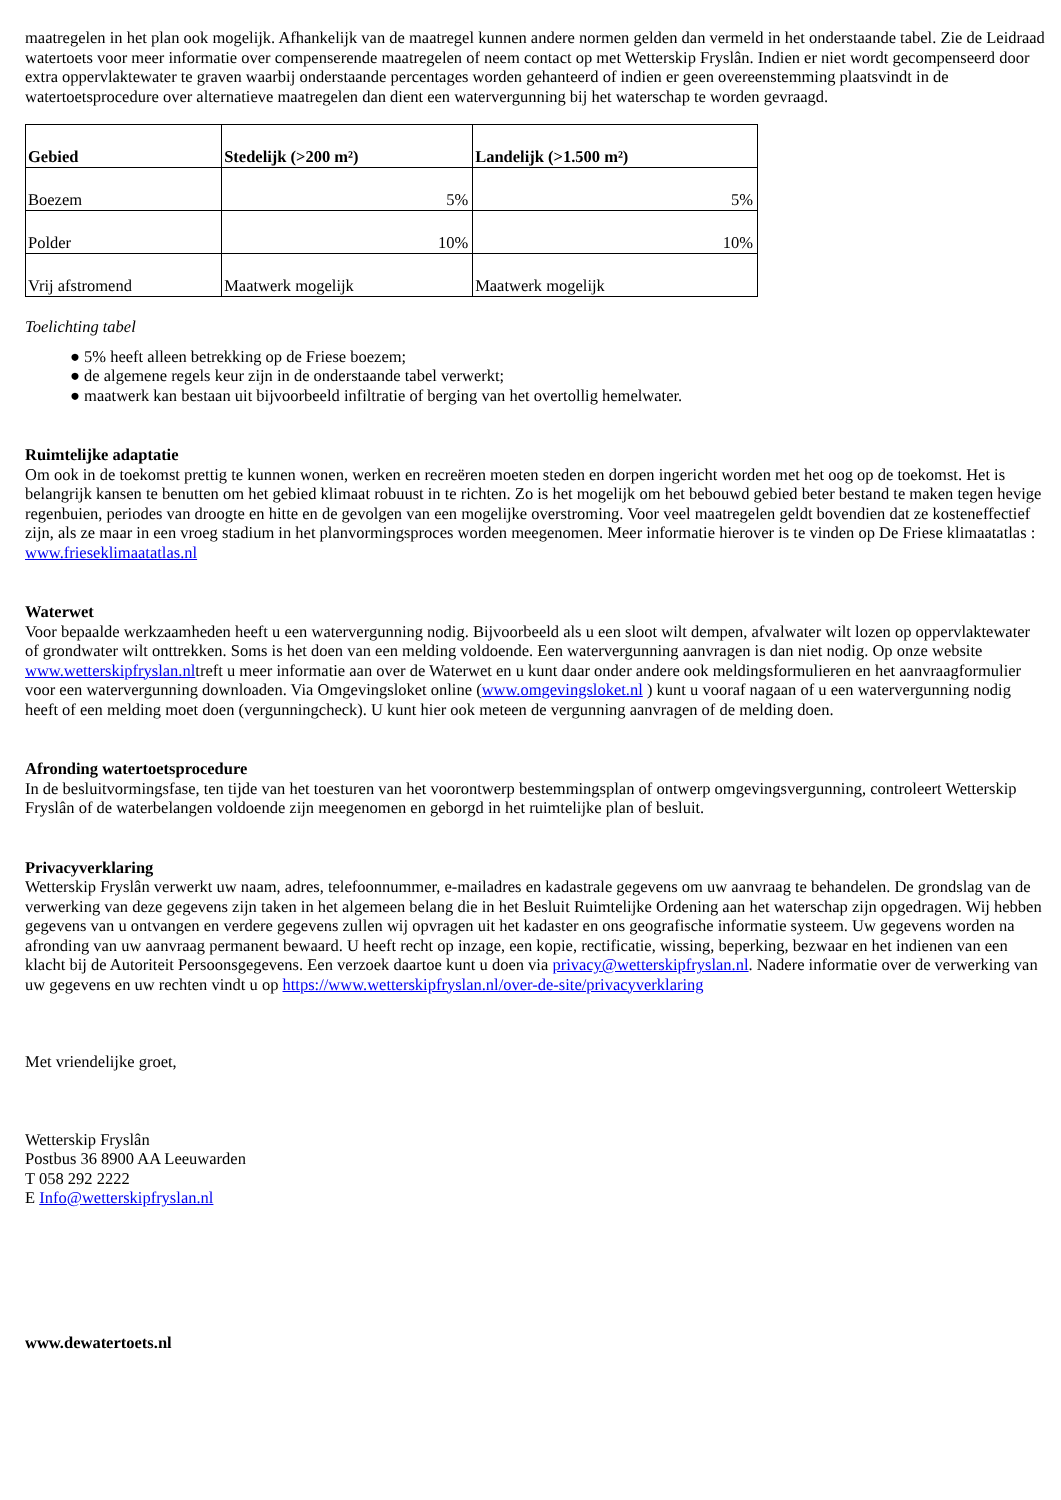maatregelen in het plan ook mogelijk. Afhankelijk van de maatregel kunnen andere normen gelden dan vermeld in het onderstaande tabel. Zie de Leidraad watertoets voor meer informatie over compenserende maatregelen of neem contact op met Wetterskip Fryslân. Indien er niet wordt gecompenseerd door extra oppervlaktewater te graven waarbij onderstaande percentages worden gehanteerd of indien er geen overeenstemming plaatsvindt in de watertoetsprocedure over alternatieve maatregelen dan dient een watervergunning bij het waterschap te worden gevraagd.
| Gebied | Stedelijk (>200 m²) | Landelijk (>1.500 m²) |
| --- | --- | --- |
| Boezem | 5% | 5% |
| Polder | 10% | 10% |
| Vrij afstromend | Maatwerk mogelijk | Maatwerk mogelijk |
Toelichting tabel
● 5% heeft alleen betrekking op de Friese boezem;
● de algemene regels keur zijn in de onderstaande tabel verwerkt;
● maatwerk kan bestaan uit bijvoorbeeld infiltratie of berging van het overtollig hemelwater.
Ruimtelijke adaptatie
Om ook in de toekomst prettig te kunnen wonen, werken en recreëren moeten steden en dorpen ingericht worden met het oog op de toekomst. Het is belangrijk kansen te benutten om het gebied klimaat robuust in te richten. Zo is het mogelijk om het bebouwd gebied beter bestand te maken tegen hevige regenbuien, periodes van droogte en hitte en de gevolgen van een mogelijke overstroming. Voor veel maatregelen geldt bovendien dat ze kosteneffectief zijn, als ze maar in een vroeg stadium in het planvormingsproces worden meegenomen. Meer informatie hierover is te vinden op De Friese klimaatatlas : www.frieseklimaatatlas.nl
Waterwet
Voor bepaalde werkzaamheden heeft u een watervergunning nodig. Bijvoorbeeld als u een sloot wilt dempen, afvalwater wilt lozen op oppervlaktewater of grondwater wilt onttrekken. Soms is het doen van een melding voldoende. Een watervergunning aanvragen is dan niet nodig. Op onze website www.wetterskipfryslan.nltreft u meer informatie aan over de Waterwet en u kunt daar onder andere ook meldingsformulieren en het aanvraagformulier voor een watervergunning downloaden. Via Omgevingsloket online (www.omgevingsloket.nl ) kunt u vooraf nagaan of u een watervergunning nodig heeft of een melding moet doen (vergunningcheck). U kunt hier ook meteen de vergunning aanvragen of de melding doen.
Afronding watertoetsprocedure
In de besluitvormingsfase, ten tijde van het toesturen van het voorontwerp bestemmingsplan of ontwerp omgevingsvergunning, controleert Wetterskip Fryslân of de waterbelangen voldoende zijn meegenomen en geborgd in het ruimtelijke plan of besluit.
Privacyverklaring
Wetterskip Fryslân verwerkt uw naam, adres, telefoonnummer, e-mailadres en kadastrale gegevens om uw aanvraag te behandelen. De grondslag van de verwerking van deze gegevens zijn taken in het algemeen belang die in het Besluit Ruimtelijke Ordening aan het waterschap zijn opgedragen. Wij hebben gegevens van u ontvangen en verdere gegevens zullen wij opvragen uit het kadaster en ons geografische informatie systeem. Uw gegevens worden na afronding van uw aanvraag permanent bewaard. U heeft recht op inzage, een kopie, rectificatie, wissing, beperking, bezwaar en het indienen van een klacht bij de Autoriteit Persoonsgegevens. Een verzoek daartoe kunt u doen via privacy@wetterskipfryslan.nl. Nadere informatie over de verwerking van uw gegevens en uw rechten vindt u op https://www.wetterskipfryslan.nl/over-de-site/privacyverklaring
Met vriendelijke groet,
Wetterskip Fryslân
Postbus 36 8900 AA Leeuwarden
T 058 292 2222
E Info@wetterskipfryslan.nl
www.dewatertoets.nl